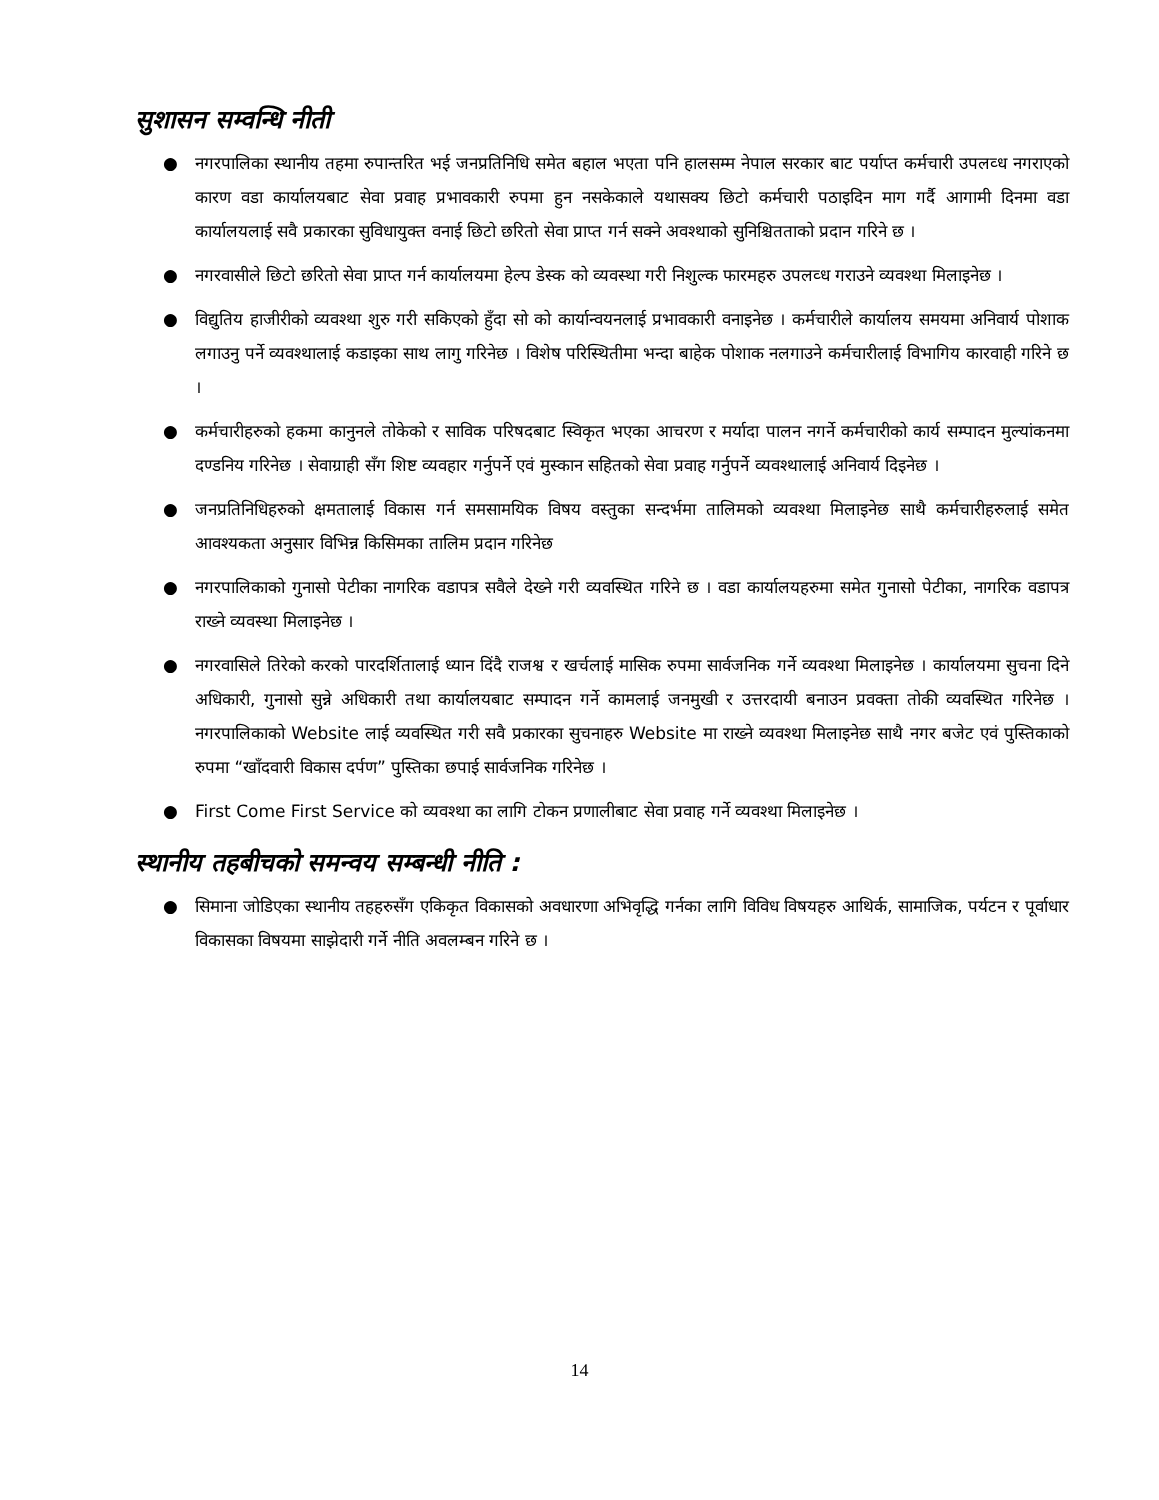सुशासन सम्वन्धि नीती
● नगरपालिका स्थानीय तहमा रुपान्तरित भई जनप्रतिनिधि समेत बहाल भएता पनि हालसम्म नेपाल सरकार बाट पर्याप्त कर्मचारी उपलव्ध नगराएको कारण वडा कार्यालयबाट सेवा प्रवाह प्रभावकारी रुपमा हुन नसकेकाले यथासक्य छिटो कर्मचारी पठाइदिन माग गर्दै आगामी दिनमा वडा कार्यालयलाई सवै प्रकारका सुविधायुक्त वनाई छिटो छरितो सेवा प्राप्त गर्न सक्ने अवश्थाको सुनिश्चितताको प्रदान गरिने छ ।
● नगरवासीले छिटो छरितो सेवा प्राप्त गर्न कार्यालयमा हेल्प डेस्क को व्यवस्था गरी निशुल्क फारमहरु उपलव्ध गराउने व्यवश्था मिलाइनेछ ।
● विद्युतिय हाजीरीको व्यवश्था शुरु गरी सकिएको हुँदा सो को कार्यान्वयनलाई प्रभावकारी वनाइनेछ । कर्मचारीले कार्यालय समयमा अनिवार्य पोशाक लगाउनु पर्ने व्यवश्थालाई कडाइका साथ लागु गरिनेछ । विशेष परिस्थितीमा भन्दा बाहेक पोशाक नलगाउने कर्मचारीलाई विभागिय कारवाही गरिने छ ।
● कर्मचारीहरुको हकमा कानुनले तोकेको र साविक परिषदबाट स्विकृत भएका आचरण र मर्यादा पालन नगर्ने कर्मचारीको कार्य सम्पादन मुल्यांकनमा दण्डनिय गरिनेछ । सेवाग्राही सँग शिष्ट व्यवहार गर्नुपर्ने एवं मुस्कान सहितको सेवा प्रवाह गर्नुपर्ने व्यवश्थालाई अनिवार्य दिइनेछ ।
● जनप्रतिनिधिहरुको क्षमतालाई विकास गर्न समसामयिक विषय वस्तुका सन्दर्भमा तालिमको व्यवश्था मिलाइनेछ साथै कर्मचारीहरुलाई समेत आवश्यकता अनुसार विभिन्न किसिमका तालिम प्रदान गरिनेछ
● नगरपालिकाको गुनासो पेटीका नागरिक वडापत्र सवैले देख्ने गरी व्यवस्थित गरिने छ । वडा कार्यालयहरुमा समेत गुनासो पेटीका, नागरिक वडापत्र राख्ने व्यवस्था मिलाइनेछ ।
● नगरवासिले तिरेको करको पारदर्शितालाई ध्यान दिंदै राजश्व र खर्चलाई मासिक रुपमा सार्वजनिक गर्ने व्यवश्था मिलाइनेछ । कार्यालयमा सुचना दिने अधिकारी, गुनासो सुन्ने अधिकारी तथा कार्यालयबाट सम्पादन गर्ने कामलाई जनमुखी र उत्तरदायी बनाउन प्रवक्ता तोकी व्यवस्थित गरिनेछ । नगरपालिकाको Website लाई व्यवस्थित गरी सवै प्रकारका सुचनाहरु Website मा राख्ने व्यवश्था मिलाइनेछ साथै नगर बजेट एवं पुस्तिकाको रुपमा “खाँदवारी विकास दर्पण” पुस्तिका छपाई सार्वजनिक गरिनेछ ।
● First Come First Service को व्यवश्था का लागि टोकन प्रणालीबाट सेवा प्रवाह गर्ने व्यवश्था मिलाइनेछ ।
स्थानीय तहबीचको समन्वय सम्बन्धी नीति :
● सिमाना जोडिएका स्थानीय तहहरुसँग एकिकृत विकासको अवधारणा अभिवृद्धि गर्नका लागि विविध विषयहरु आथिर्क, सामाजिक, पर्यटन र पूर्वाधार विकासका विषयमा साझेदारी गर्ने नीति अवलम्बन गरिने छ ।
14